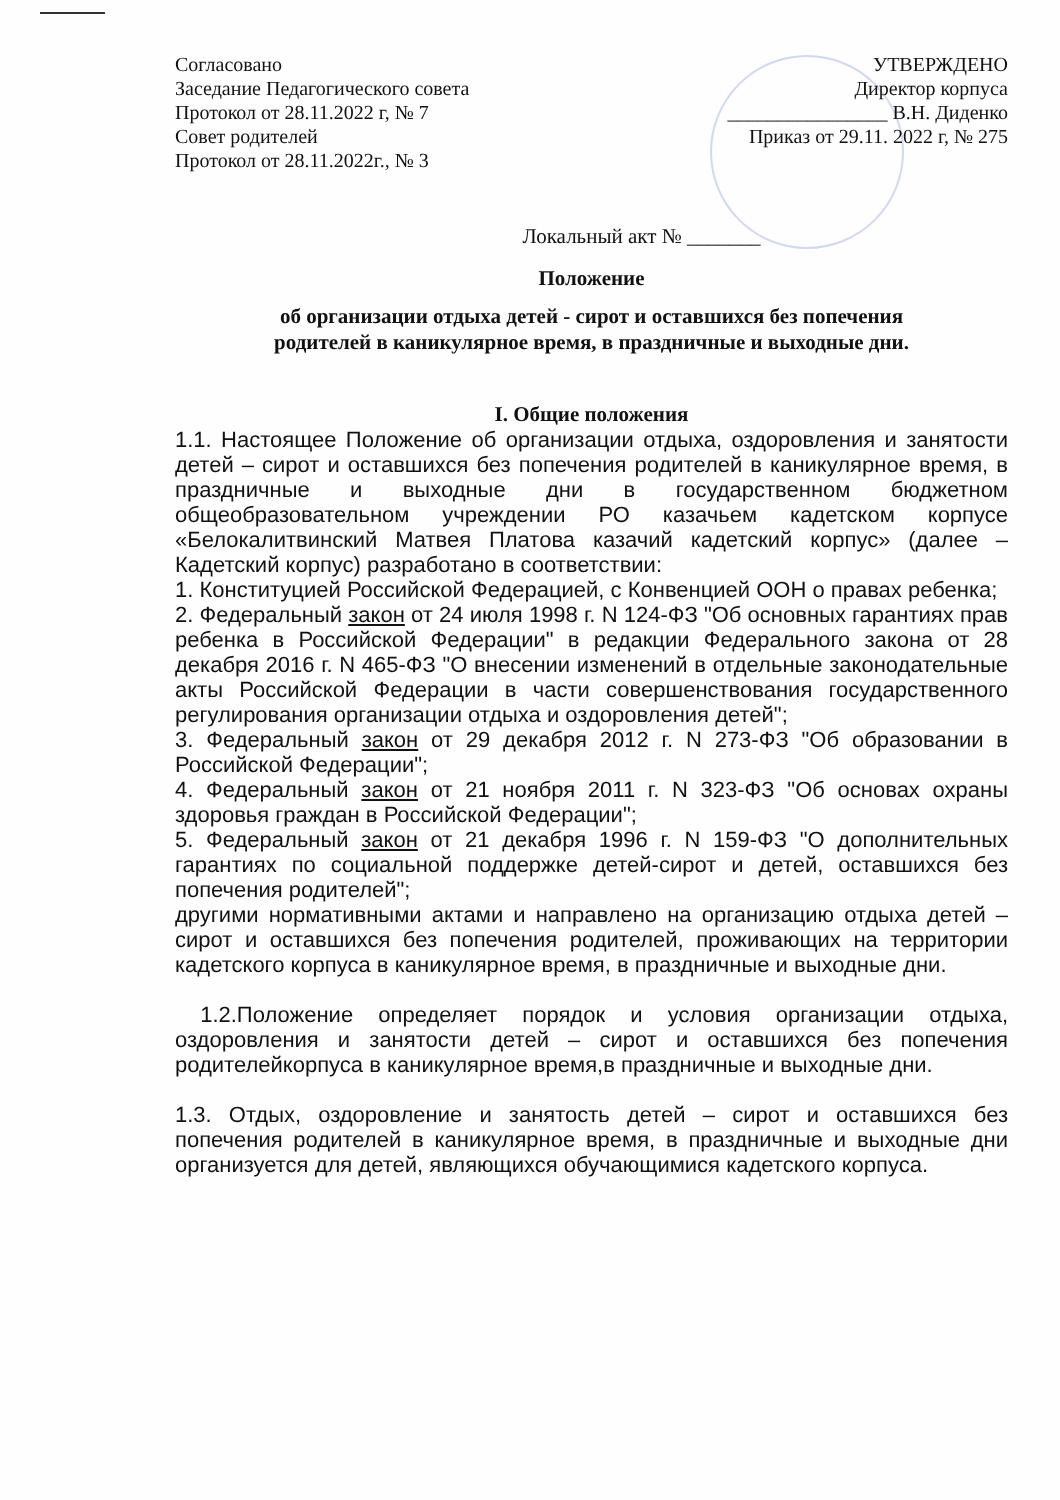Согласовано
Заседание Педагогического совета
Протокол от 28.11.2022 г, № 7
Совет родителей
Протокол от 28.11.2022г., № 3
УТВЕРЖДЕНО
Директор корпуса
________________ В.Н. Диденко
Приказ от 29.11. 2022 г, № 275
Локальный акт № _______
Положение
об организации отдыха детей - сирот и оставшихся без попечения
родителей в каникулярное время, в праздничные и выходные дни.
I. Общие положения
1.1. Настоящее Положение об организации отдыха, оздоровления и занятости детей – сирот и оставшихся без попечения родителей в каникулярное время, в праздничные и выходные дни в государственном бюджетном общеобразовательном учреждении РО казачьем кадетском корпусе «Белокалитвинский Матвея Платова казачий кадетский корпус» (далее – Кадетский корпус) разработано в соответствии:
1. Конституцией Российской Федерацией, с Конвенцией ООН о правах ребенка;
2. Федеральный закон от 24 июля 1998 г. N 124-ФЗ "Об основных гарантиях прав ребенка в Российской Федерации" в редакции Федерального закона от 28 декабря 2016 г. N 465-ФЗ "О внесении изменений в отдельные законодательные акты Российской Федерации в части совершенствования государственного регулирования организации отдыха и оздоровления детей";
3. Федеральный закон от 29 декабря 2012 г. N 273-ФЗ "Об образовании в Российской Федерации";
4. Федеральный закон от 21 ноября 2011 г. N 323-ФЗ "Об основах охраны здоровья граждан в Российской Федерации";
5. Федеральный закон от 21 декабря 1996 г. N 159-ФЗ "О дополнительных гарантиях по социальной поддержке детей-сирот и детей, оставшихся без попечения родителей";
другими нормативными актами и направлено на организацию отдыха детей – сирот и оставшихся без попечения родителей, проживающих на территории кадетского корпуса в каникулярное время, в праздничные и выходные дни.
1.2.Положение определяет порядок и условия организации отдыха, оздоровления и занятости детей – сирот и оставшихся без попечения родителейкорпуса в каникулярное время,в праздничные и выходные дни.
1.3. Отдых, оздоровление и занятость детей – сирот и оставшихся без попечения родителей в каникулярное время, в праздничные и выходные дни организуется для детей, являющихся обучающимися кадетского корпуса.